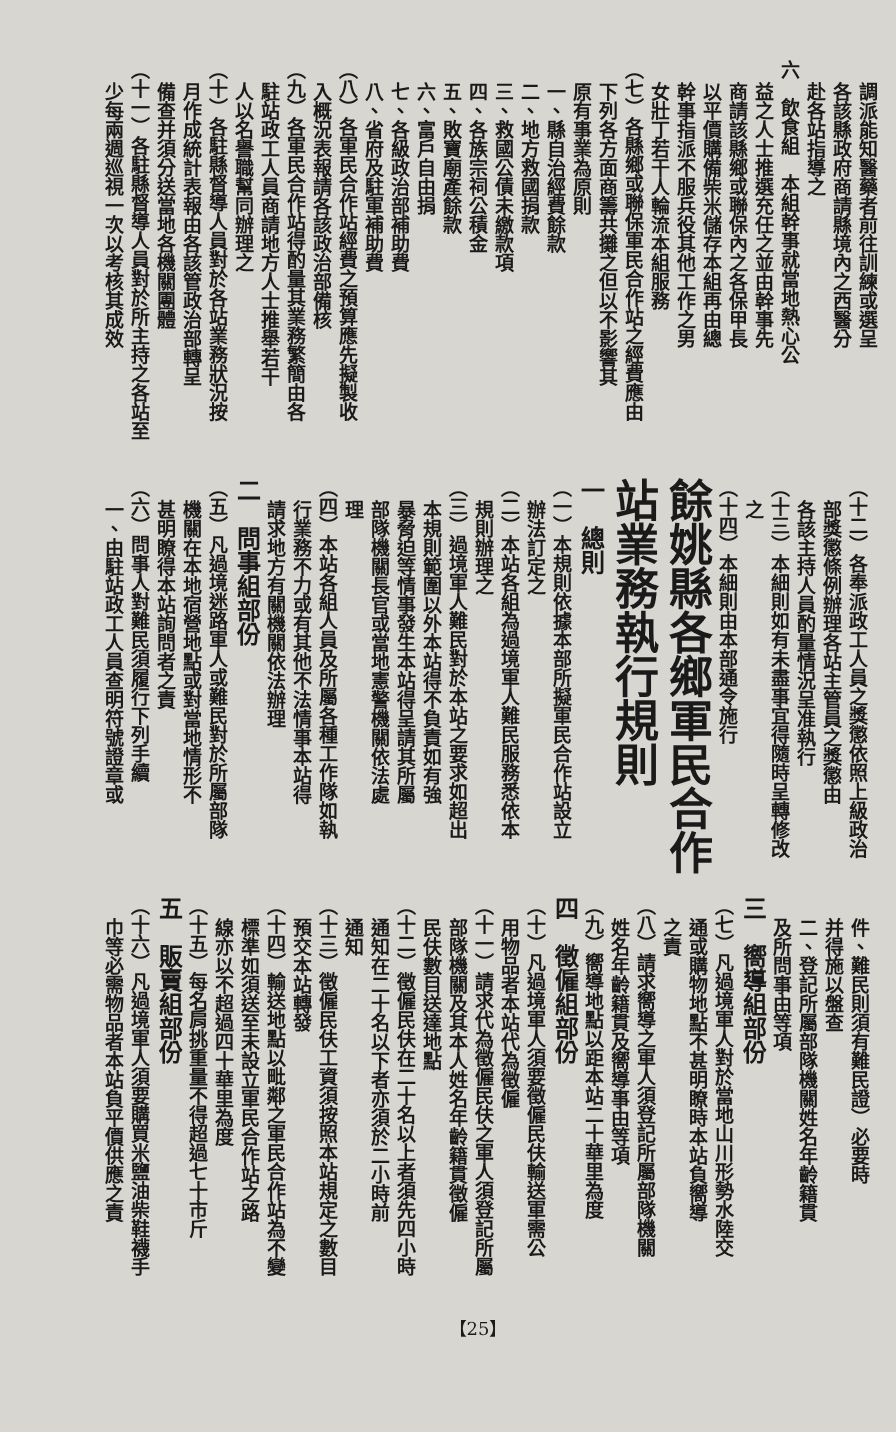調派能知醫藥者前往訓練或選呈
各該縣政府商請縣境內之西醫分
赴各站指導之
六　飲食組　本組幹事就當地熱心公
益之人士推選充任之並由幹事先
商請該縣鄉或聯保內之各保甲長
以平價購備柴米儲存本組再由總
幹事指派不服兵役其他工作之男
女壯丁若干人輪流本組服務
（七）各縣鄉或聯保軍民合作站之經費應由
下列各方面商籌共攤之但以不影響其
原有事業為原則
一、縣自治經費餘款
二、地方救國捐款
三、救國公債未繳款項
四、各族宗祠公積金
五、敗寶廟產餘款
六、富戶自由捐
七、各級政治部補助費
八、省府及駐軍補助費
（八）各軍民合作站經費之預算應先擬製收
入概況表報請各該政治部備核
（九）各軍民合作站得酌量其業務繁簡由各
駐站政工人員商請地方人士推舉若干
人以名譽職幫同辦理之
（十）各駐縣督導人員對於各站業務狀況按
月作成統計表報由各該管政治部轉呈
備查并須分送當地各機關團體
（十一）各駐縣督導人員對於所主持之各站至
少每兩週巡視一次以考核其成效
（十二）各奉派政工人員之獎懲依照上級政治
部獎懲條例辦理各站主管員之獎懲由
各該主持人員酌量情況呈准執行
（十三）本細則如有未盡事宜得隨時呈轉修改
之
（十四）本細則由本部通令施行
餘姚縣各鄉軍民合作
站業務執行規則
一　總則
（一）本規則依據本部所擬軍民合作站設立
辦法訂定之
（二）本站各組為過境軍人難民服務悉依本
規則辦理之
（三）過境軍人難民對於本站之要求如超出
本規則範圍以外本站得不負責如有強
暴脅迫等情事發生本站得呈請其所屬
部隊機關長官或當地憲警機關依法處
理
（四）本站各組人員及所屬各種工作隊如執
行業務不力或有其他不法情事本站得
請求地方有關機關依法辦理
二　問事組部份
（五）凡過境迷路軍人或難民對於所屬部隊
機關在本地宿營地點或對當地情形不
甚明瞭得本站詢問者之責
（六）問事人對難民須履行下列手續
一、由駐站政工人員查明符號證章或
件、難民則須有難民證）必要時
并得施以盤查
二、登記所屬部隊機關姓名年齡籍貫
及所問事由等項
三　嚮導組部份
（七）凡過境軍人對於當地山川形勢水陸交
通或購物地點不甚明瞭時本站負嚮導
之責
（八）請求嚮導之軍人須登記所屬部隊機關
姓名年齡籍貫及嚮導事由等項
（九）嚮導地點以距本站二十華里為度
四　徵僱組部份
（十）凡過境軍人須要徵僱民伕輸送軍需公
用物品者本站代為徵僱
（十一）請求代為徵僱民伕之軍人須登記所屬
部隊機關及其本人姓名年齡籍貫徵僱
民伕數目送達地點
（十二）徵僱民伕在二十名以上者須先四小時
通知在二十名以下者亦須於二小時前
通知
（十三）徵僱民伕工資須按照本站規定之數目
預交本站轉發
（十四）輸送地點以毗鄰之軍民合作站為不變
標準如須送至未設立軍民合作站之路
線亦以不超過四十華里為度
（十五）每名肩挑重量不得超過七十市斤
五　販賣組部份
（十六）凡過境軍人須要購買米鹽油柴鞋襪手
巾等必需物品者本站負平價供應之責
【25】